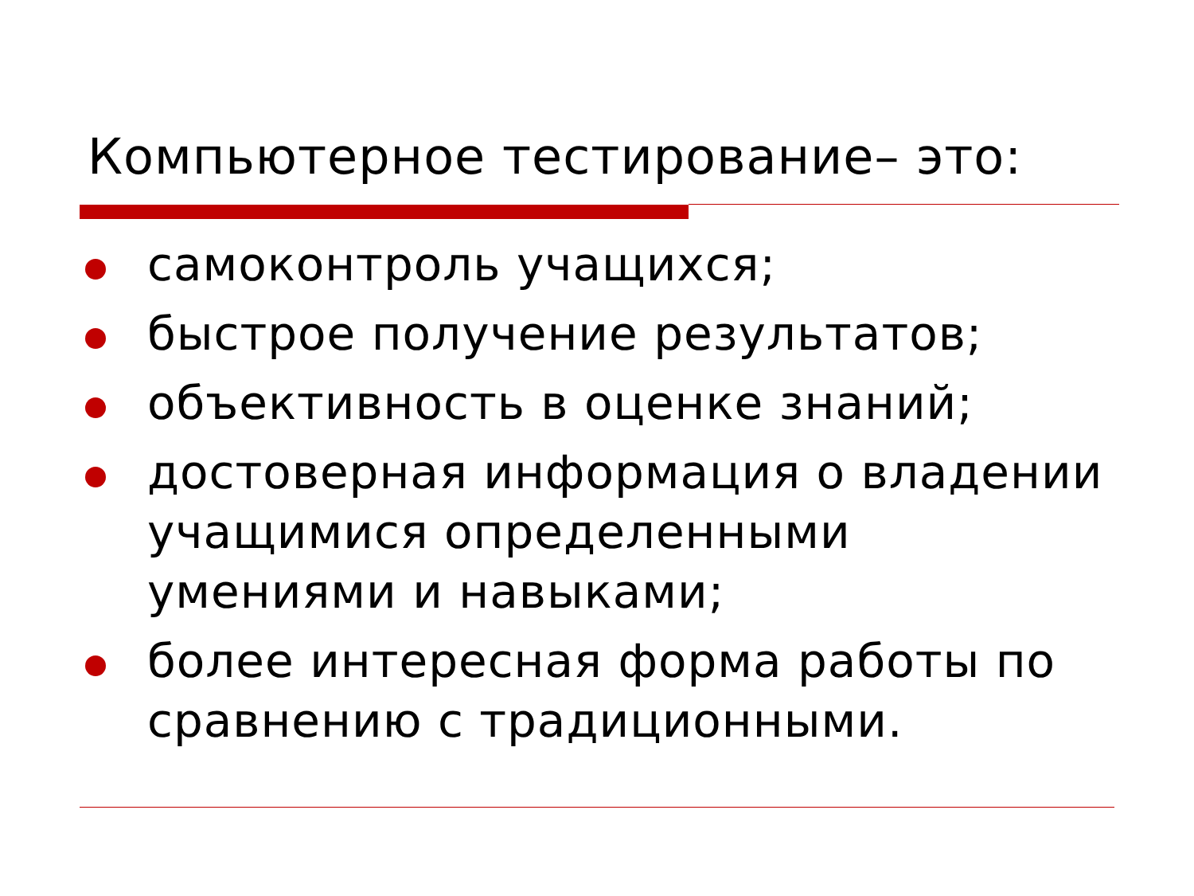Компьютерное тестирование– это:
самоконтроль учащихся;
быстрое получение результатов;
объективность в оценке знаний;
достоверная информация о владении учащимися определенными умениями и навыками;
более интересная форма работы по сравнению с традиционными.